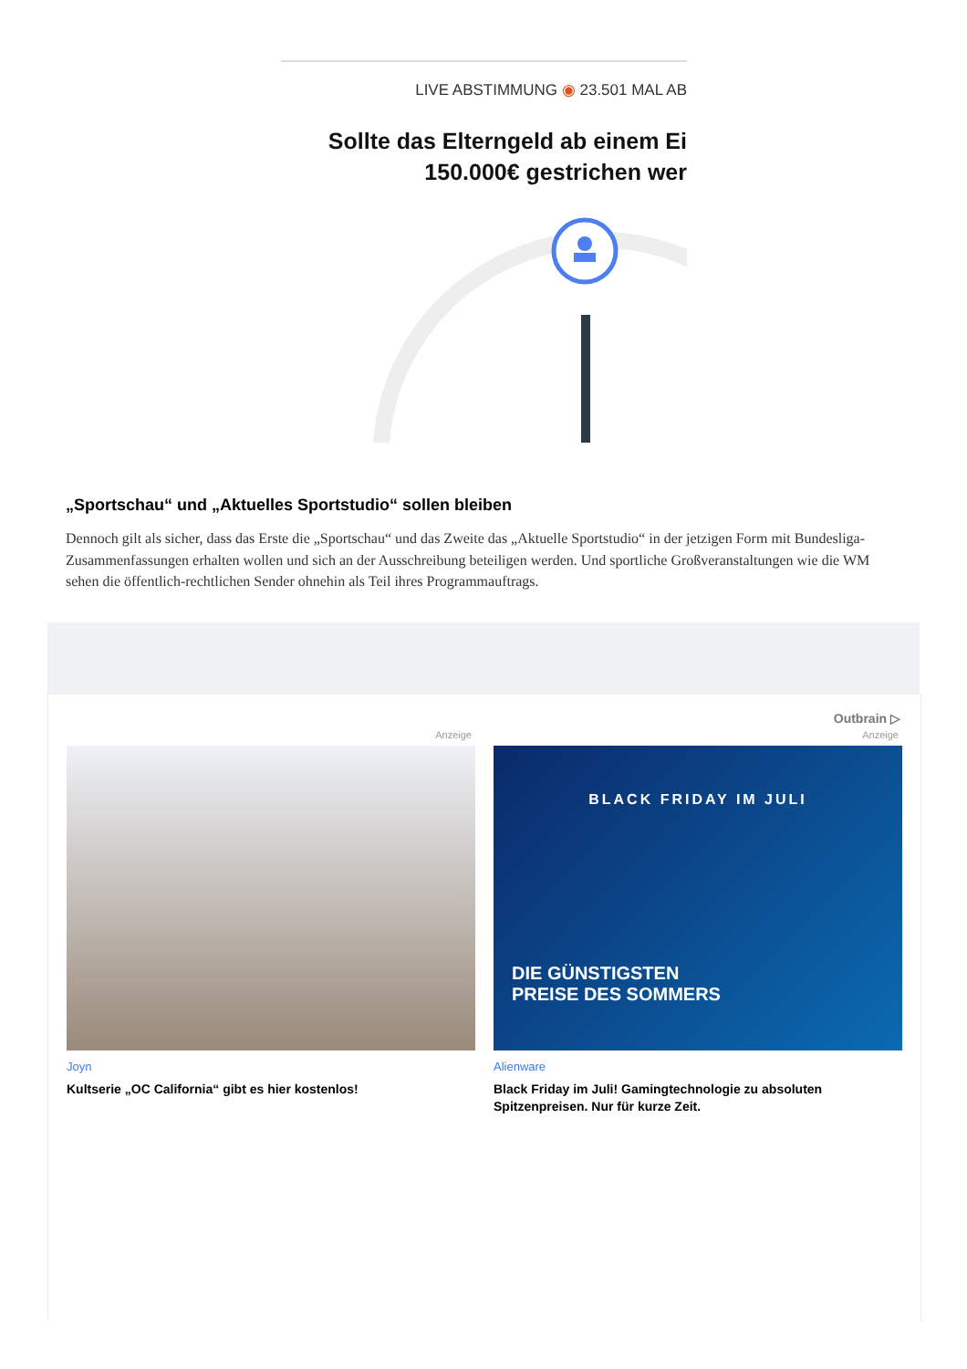LIVE ABSTIMMUNG ◉ 23.501 MAL AB
Sollte das Elterngeld ab einem Ei
150.000€ gestrichen wer
„Sportschau“ und „Aktuelles Sportstudio“ sollen bleiben
Dennoch gilt als sicher, dass das Erste die „Sportschau“ und das Zweite das „Aktuelle Sportstudio“ in der jetzigen Form mit Bundesliga-Zusammenfassungen erhalten wollen und sich an der Ausschreibung beteiligen werden. Und sportliche Großveranstaltungen wie die WM sehen die öffentlich-rechtlichen Sender ohnehin als Teil ihres Programmauftrags.
Outbrain ▷
Anzeige
Joyn
Kultserie „OC California“ gibt es hier kostenlos!
Anzeige
BLACK FRIDAY IM JULI
DIE GÜNSTIGSTEN
PREISE DES SOMMERS
Alienware
Black Friday im Juli! Gamingtechnologie zu absoluten Spitzenpreisen. Nur für kurze Zeit.